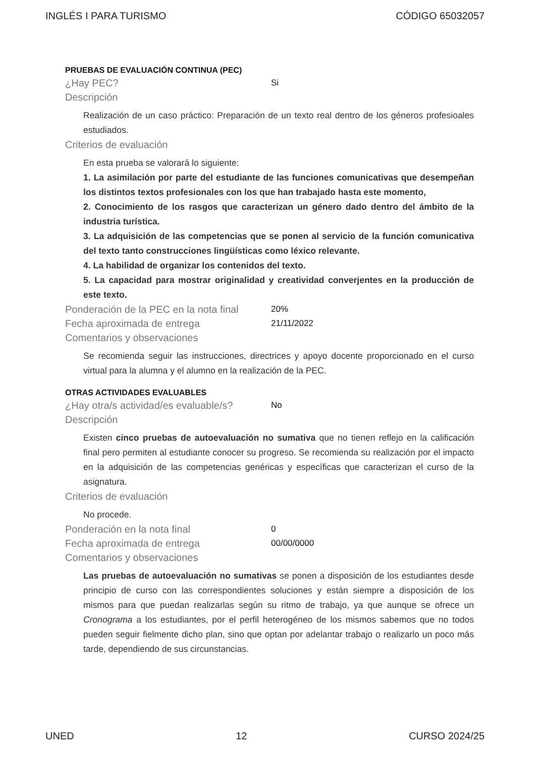INGLÉS I PARA TURISMO CÓDIGO 65032057
PRUEBAS DE EVALUACIÓN CONTINUA (PEC)
¿Hay PEC? Si
Descripción
Realización de un caso práctico: Preparación de un texto real dentro de los géneros profesioales estudiados.
Criterios de evaluación
En esta prueba se valorará lo siguiente:
1. La asimilación por parte del estudiante de las funciones comunicativas que desempeñan los distintos textos profesionales con los que han trabajado hasta este momento,
2. Conocimiento de los rasgos que caracterizan un género dado dentro del ámbito de la industria turística.
3. La adquisición de las competencias que se ponen al servicio de la función comunicativa del texto tanto construcciones lingüísticas como léxico relevante.
4. La habilidad de organizar los contenidos del texto.
5. La capacidad para mostrar originalidad y creatividad converjentes en la producción de este texto.
Ponderación de la PEC en la nota final 20%
Fecha aproximada de entrega 21/11/2022
Comentarios y observaciones
Se recomienda seguir las instrucciones, directrices y apoyo docente proporcionado en el curso virtual para la alumna y el alumno en la realización de la PEC.
OTRAS ACTIVIDADES EVALUABLES
¿Hay otra/s actividad/es evaluable/s? No
Descripción
Existen cinco pruebas de autoevaluación no sumativa que no tienen reflejo en la calificación final pero permiten al estudiante conocer su progreso. Se recomienda su realización por el impacto en la adquisición de las competencias genéricas y específicas que caracterizan el curso de la asignatura.
Criterios de evaluación
No procede.
Ponderación en la nota final 0
Fecha aproximada de entrega 00/00/0000
Comentarios y observaciones
Las pruebas de autoevaluación no sumativas se ponen a disposición de los estudiantes desde principio de curso con las correspondientes soluciones y están siempre a disposición de los mismos para que puedan realizarlas según su ritmo de trabajo, ya que aunque se ofrece un Cronograma a los estudiantes, por el perfil heterogéneo de los mismos sabemos que no todos pueden seguir fielmente dicho plan, sino que optan por adelantar trabajo o realizarlo un poco más tarde, dependiendo de sus circunstancias.
UNED 12 CURSO 2024/25